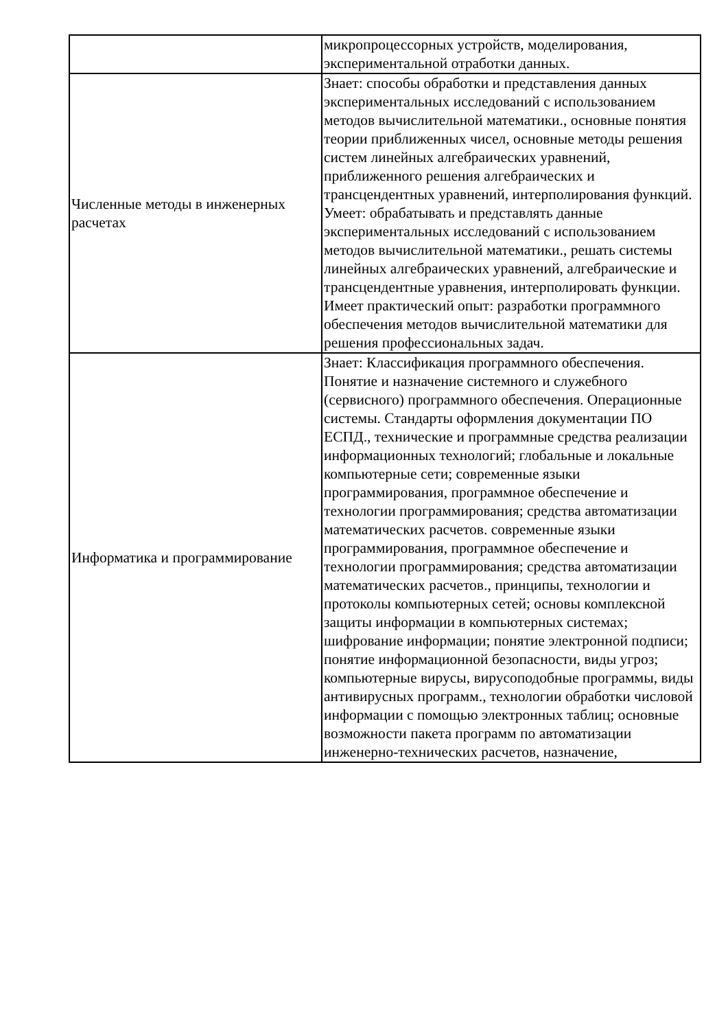| | микропроцессорных устройств, моделирования, экспериментальной отработки данных. |
| Численные методы в инженерных расчетах | Знает: способы обработки и представления данных экспериментальных исследований с использованием методов вычислительной математики., основные понятия теории приближенных чисел, основные методы решения систем линейных алгебраических уравнений, приближенного решения алгебраических и трансцендентных уравнений, интерполирования функций. Умеет: обрабатывать и представлять данные экспериментальных исследований с использованием методов вычислительной математики., решать системы линейных алгебраических уравнений, алгебраические и трансцендентные уравнения, интерполировать функции. Имеет практический опыт: разработки программного обеспечения методов вычислительной математики для решения профессиональных задач. |
| Информатика и программирование | Знает: Классификация программного обеспечения. Понятие и назначение системного и служебного (сервисного) программного обеспечения. Операционные системы. Стандарты оформления документации ПО ЕСПД., технические и программные средства реализации информационных технологий; глобальные и локальные компьютерные сети; современные языки программирования, программное обеспечение и технологии программирования; средства автоматизации математических расчетов. современные языки программирования, программное обеспечение и технологии программирования; средства автоматизации математических расчетов., принципы, технологии и протоколы компьютерных сетей; основы комплексной защиты информации в компьютерных системах; шифрование информации; понятие электронной подписи; понятие информационной безопасности, виды угроз; компьютерные вирусы, вирусоподобные программы, виды антивирусных программ., технологии обработки числовой информации с помощью электронных таблиц; основные возможности пакета программ по автоматизации инженерно-технических расчетов, назначение, |